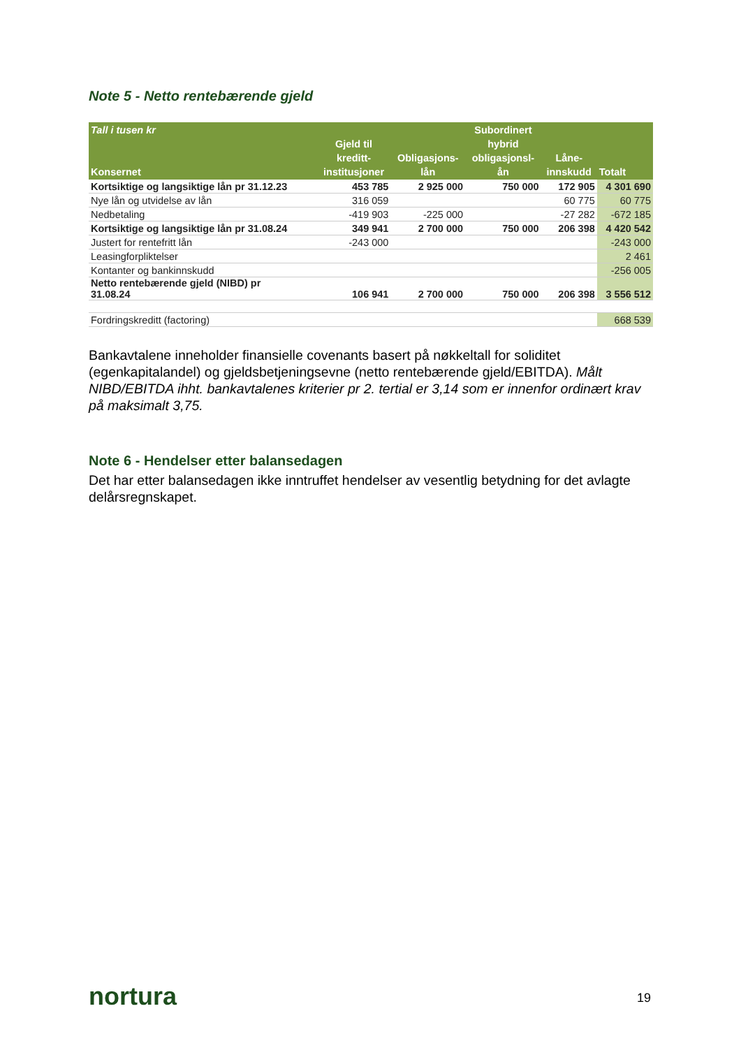Note 5 - Netto rentebærende gjeld
| Tall i tusen kr Konsernet | Gjeld til kreditt- institusjoner | Obligasjons- lån | Subordinert hybrid obligasjonsl- ån | Låne- innskudd | Totalt |
| --- | --- | --- | --- | --- | --- |
| Kortsiktige og langsiktige lån pr 31.12.23 | 453 785 | 2 925 000 | 750 000 | 172 905 | 4 301 690 |
| Nye lån og utvidelse av lån | 316 059 | | | 60 775 | 60 775 |
| Nedbetaling | -419 903 | -225 000 | | -27 282 | -672 185 |
| Kortsiktige og langsiktige lån pr 31.08.24 | 349 941 | 2 700 000 | 750 000 | 206 398 | 4 420 542 |
| Justert for rentefritt lån | -243 000 | | | | -243 000 |
| Leasingforpliktelser | | | | | 2 461 |
| Kontanter og bankinnskudd | | | | | -256 005 |
| Netto rentebærende gjeld (NIBD) pr 31.08.24 | 106 941 | 2 700 000 | 750 000 | 206 398 | 3 556 512 |
| Fordringskreditt (factoring) | | | | | 668 539 |
Bankavtalene inneholder finansielle covenants basert på nøkkeltall for soliditet (egenkapitalandel) og gjeldsbetjeningsevne (netto rentebærende gjeld/EBITDA). Målt NIBD/EBITDA ihht. bankavtalenes kriterier pr 2. tertial er 3,14 som er innenfor ordinært krav på maksimalt 3,75.
Note 6 - Hendelser etter balansedagen
Det har etter balansedagen ikke inntruffet hendelser av vesentlig betydning for det avlagte delårsregnskapet.
nortura 19